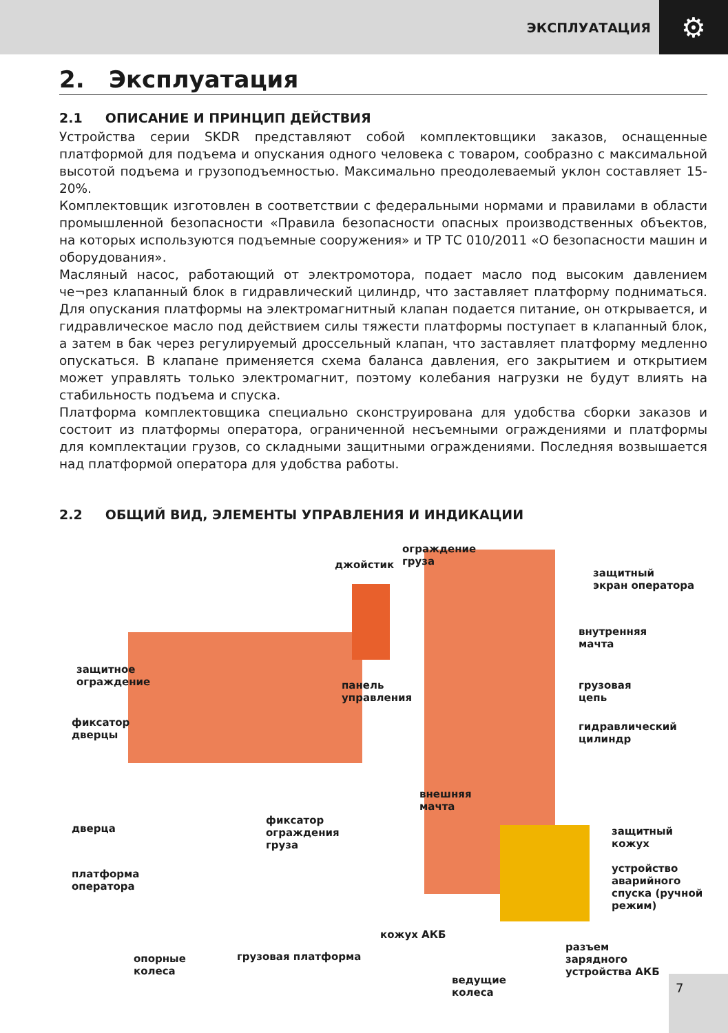ЭКСПЛУАТАЦИЯ ⚙
2. Эксплуатация
2.1 ОПИСАНИЕ И ПРИНЦИП ДЕЙСТВИЯ
Устройства серии SKDR представляют собой комплектовщики заказов, оснащенные платформой для подъема и опускания одного человека с товаром, сообразно с максимальной высотой подъема и грузоподъемностью. Максимально преодолеваемый уклон составляет 15-20%.
Комплектовщик изготовлен в соответствии с федеральными нормами и правилами в области промышленной безопасности «Правила безопасности опасных производственных объектов, на которых используются подъемные сооружения» и ТР ТС 010/2011 «О безопасности машин и оборудования».
Масляный насос, работающий от электромотора, подает масло под высоким давлением че¬рез клапанный блок в гидравлический цилиндр, что заставляет платформу подниматься. Для опускания платформы на электромагнитный клапан подается питание, он открывается, и гидравлическое масло под действием силы тяжести платформы поступает в клапанный блок, а затем в бак через регулируемый дроссельный клапан, что заставляет платформу медленно опускаться. В клапане применяется схема баланса давления, его закрытием и открытием может управлять только электромагнит, поэтому колебания нагрузки не будут влиять на стабильность подъема и спуска.
Платформа комплектовщика специально сконструирована для удобства сборки заказов и состоит из платформы оператора, ограниченной несъемными ограждениями и платформы для комплектации грузов, со складными защитными ограждениями. Последняя возвышается над платформой оператора для удобства работы.
2.2 ОБЩИЙ ВИД, ЭЛЕМЕНТЫ УПРАВЛЕНИЯ И ИНДИКАЦИИ
ограждение
груза
джойстик
защитный
экран оператора
внутренняя
мачта
защитное
ограждение
панель
управления
грузовая
цепь
фиксатор
дверцы
гидравлический
цилиндр
внешняя
мачта
дверца
фиксатор
ограждения
груза
защитный
кожух
платформа
оператора
устройство
аварийного
спуска (ручной
режим)
кожух АКБ
разъем
зарядного
устройства АКБ
опорные
колеса
грузовая платформа
ведущие
колеса
7